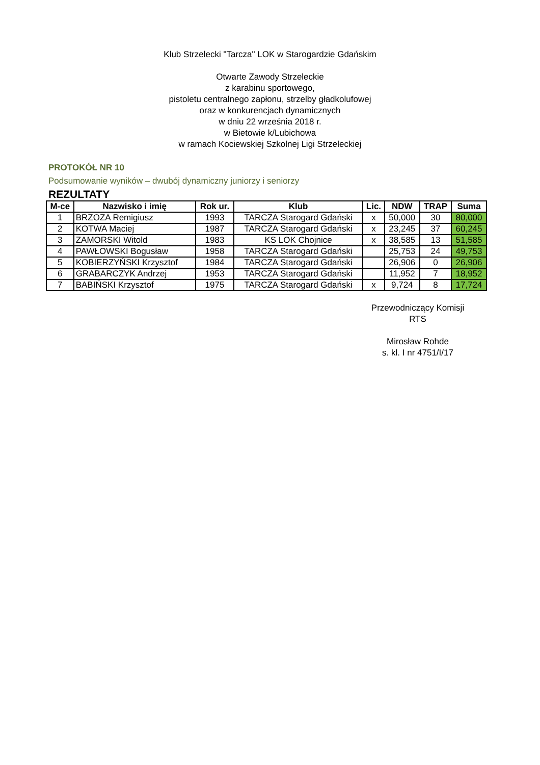Klub Strzelecki "Tarcza" LOK w Starogardzie Gdańskim
Otwarte Zawody Strzeleckie
z karabinu sportowego,
pistoletu centralnego zapłonu, strzelby gładkolufowej
oraz w konkurencjach dynamicznych
w dniu 22 września 2018 r.
w Bietowie k/Lubichowa
w ramach Kociewskiej Szkolnej Ligi Strzeleckiej
PROTOKÓŁ NR 10
Podsumowanie wyników – dwubój dynamiczny juniorzy i seniorzy
REZULTATY
| M-ce | Nazwisko i imię | Rok ur. | Klub | Lic. | NDW | TRAP | Suma |
| --- | --- | --- | --- | --- | --- | --- | --- |
| 1 | BRZOZA Remigiusz | 1993 | TARCZA Starogard Gdański | x | 50,000 | 30 | 80,000 |
| 2 | KOTWA Maciej | 1987 | TARCZA Starogard Gdański | x | 23,245 | 37 | 60,245 |
| 3 | ZAMORSKI Witold | 1983 | KS LOK Chojnice | x | 38,585 | 13 | 51,585 |
| 4 | PAWŁOWSKI Bogusław | 1958 | TARCZA Starogard Gdański | | 25,753 | 24 | 49,753 |
| 5 | KOBIERZYŃSKI Krzysztof | 1984 | TARCZA Starogard Gdański | | 26,906 | 0 | 26,906 |
| 6 | GRABARCZYK Andrzej | 1953 | TARCZA Starogard Gdański | | 11,952 | 7 | 18,952 |
| 7 | BABIŃSKI Krzysztof | 1975 | TARCZA Starogard Gdański | x | 9,724 | 8 | 17,724 |
Przewodniczący Komisji
RTS
Mirosław Rohde
s. kl. I nr 4751/I/17